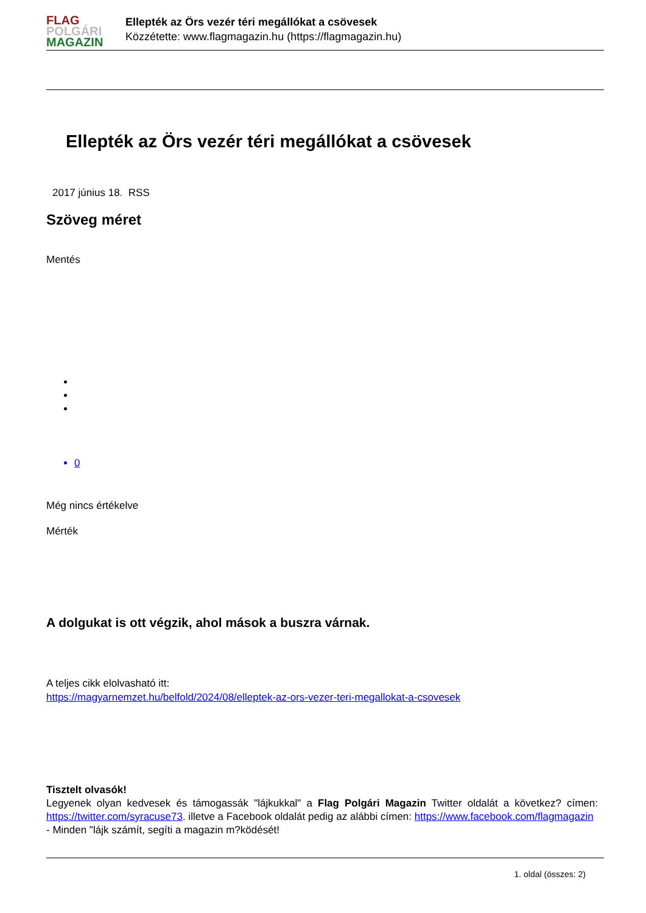FLAG
POLGÁRI
MAGAZIN
Ellepték az Örs vezér téri megállókat a csövesek
Közzétette: www.flagmagazin.hu (https://flagmagazin.hu)
Ellepték az Örs vezér téri megállókat a csövesek
2017 június 18. RSS
Szöveg méret
Mentés
0
Még nincs értékelve
Mérték
A dolgukat is ott végzik, ahol mások a buszra várnak.
A teljes cikk elolvasható itt:
https://magyarnemzet.hu/belfold/2024/08/elleptek-az-ors-vezer-teri-megallokat-a-csovesek
Tisztelt olvasók!
Legyenek olyan kedvesek és támogassák "lájkukkal" a Flag Polgári Magazin Twitter oldalát a következ? címen: https://twitter.com/syracuse73. illetve a Facebook oldalát pedig az alábbi címen: https://www.facebook.com/flagmagazin
- Minden "lájk számít, segíti a magazin m?ködését!
1. oldal (összes: 2)